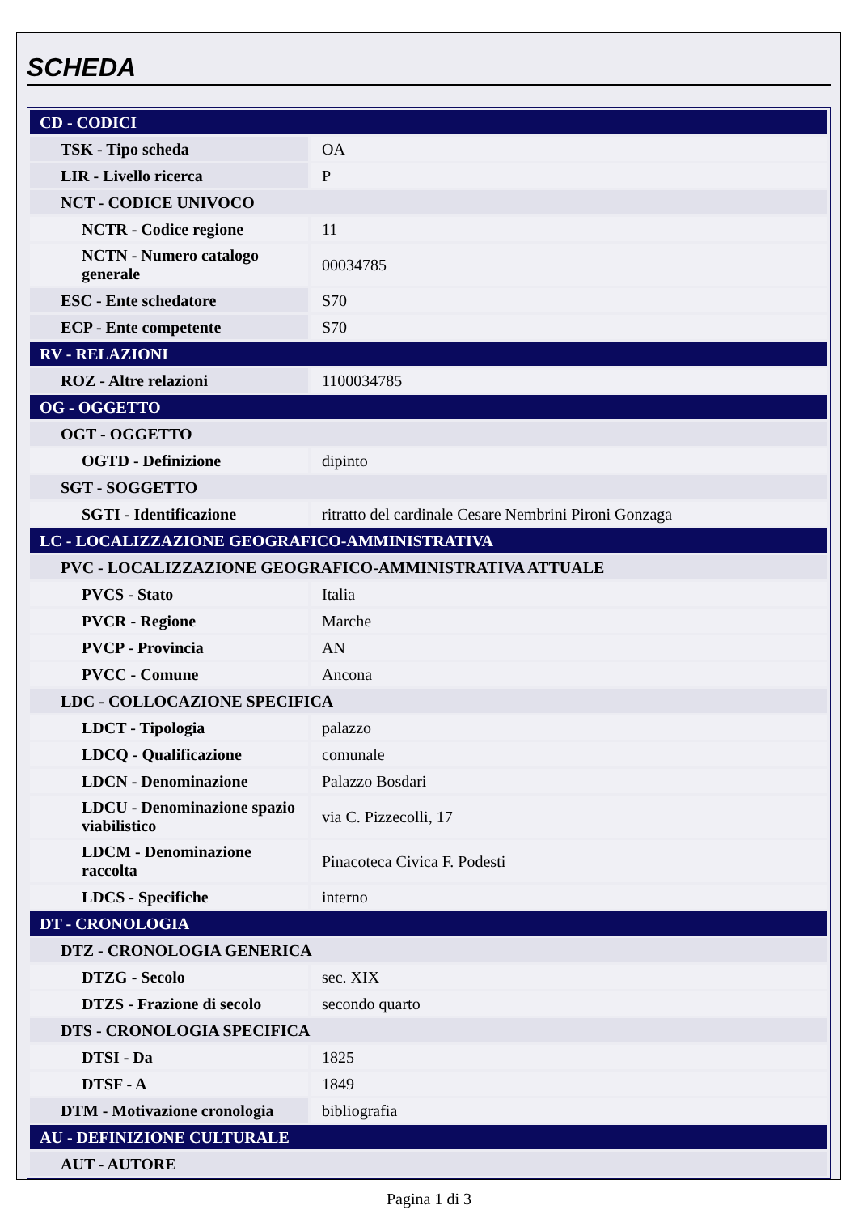SCHEDA
| CD - CODICI | |
| TSK - Tipo scheda | OA |
| LIR - Livello ricerca | P |
| NCT - CODICE UNIVOCO | |
| NCTR - Codice regione | 11 |
| NCTN - Numero catalogo generale | 00034785 |
| ESC - Ente schedatore | S70 |
| ECP - Ente competente | S70 |
| RV - RELAZIONI | |
| ROZ - Altre relazioni | 1100034785 |
| OG - OGGETTO | |
| OGT - OGGETTO | |
| OGTD - Definizione | dipinto |
| SGT - SOGGETTO | |
| SGTI - Identificazione | ritratto del cardinale Cesare Nembrini Pironi Gonzaga |
| LC - LOCALIZZAZIONE GEOGRAFICO-AMMINISTRATIVA | |
| PVC - LOCALIZZAZIONE GEOGRAFICO-AMMINISTRATIVA ATTUALE | |
| PVCS - Stato | Italia |
| PVCR - Regione | Marche |
| PVCP - Provincia | AN |
| PVCC - Comune | Ancona |
| LDC - COLLOCAZIONE SPECIFICA | |
| LDCT - Tipologia | palazzo |
| LDCQ - Qualificazione | comunale |
| LDCN - Denominazione | Palazzo Bosdari |
| LDCU - Denominazione spazio viabilistico | via C. Pizzecolli, 17 |
| LDCM - Denominazione raccolta | Pinacoteca Civica F. Podesti |
| LDCS - Specifiche | interno |
| DT - CRONOLOGIA | |
| DTZ - CRONOLOGIA GENERICA | |
| DTZG - Secolo | sec. XIX |
| DTZS - Frazione di secolo | secondo quarto |
| DTS - CRONOLOGIA SPECIFICA | |
| DTSI - Da | 1825 |
| DTSF - A | 1849 |
| DTM - Motivazione cronologia | bibliografia |
| AU - DEFINIZIONE CULTURALE | |
| AUT - AUTORE | |
Pagina 1 di 3